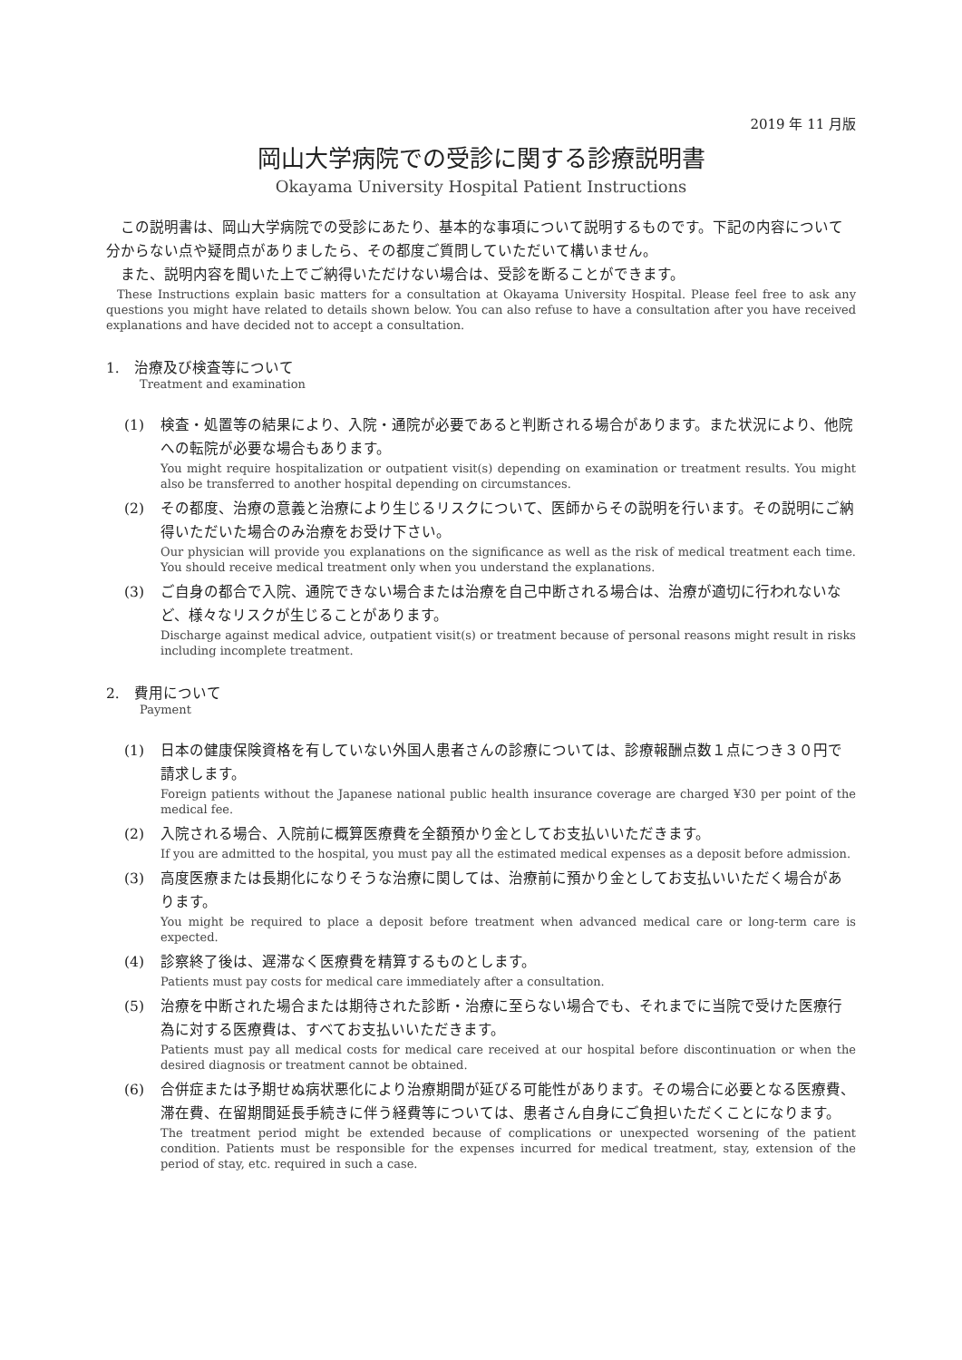2019 年 11 月版
岡山大学病院での受診に関する診療説明書
Okayama University Hospital Patient Instructions
　この説明書は、岡山大学病院での受診にあたり、基本的な事項について説明するものです。下記の内容について分からない点や疑問点がありましたら、その都度ご質問していただいて構いません。
　また、説明内容を聞いた上でご納得いただけない場合は、受診を断ることができます。
These Instructions explain basic matters for a consultation at Okayama University Hospital. Please feel free to ask any questions you might have related to details shown below. You can also refuse to have a consultation after you have received explanations and have decided not to accept a consultation.
1.　治療及び検査等について
Treatment and examination
(1) 検査・処置等の結果により、入院・通院が必要であると判断される場合があります。また状況により、他院への転院が必要な場合もあります。
You might require hospitalization or outpatient visit(s) depending on examination or treatment results. You might also be transferred to another hospital depending on circumstances.
(2) その都度、治療の意義と治療により生じるリスクについて、医師からその説明を行います。その説明にご納得いただいた場合のみ治療をお受け下さい。
Our physician will provide you explanations on the significance as well as the risk of medical treatment each time. You should receive medical treatment only when you understand the explanations.
(3) ご自身の都合で入院、通院できない場合または治療を自己中断される場合は、治療が適切に行われないなど、様々なリスクが生じることがあります。
Discharge against medical advice, outpatient visit(s) or treatment because of personal reasons might result in risks including incomplete treatment.
2.　費用について
Payment
(1) 日本の健康保険資格を有していない外国人患者さんの診療については、診療報酬点数１点につき３０円で請求します。
Foreign patients without the Japanese national public health insurance coverage are charged ¥30 per point of the medical fee.
(2) 入院される場合、入院前に概算医療費を全額預かり金としてお支払いいただきます。
If you are admitted to the hospital, you must pay all the estimated medical expenses as a deposit before admission.
(3) 高度医療または長期化になりそうな治療に関しては、治療前に預かり金としてお支払いいただく場合があります。
You might be required to place a deposit before treatment when advanced medical care or long-term care is expected.
(4) 診察終了後は、遅滞なく医療費を精算するものとします。
Patients must pay costs for medical care immediately after a consultation.
(5) 治療を中断された場合または期待された診断・治療に至らない場合でも、それまでに当院で受けた医療行為に対する医療費は、すべてお支払いいただきます。
Patients must pay all medical costs for medical care received at our hospital before discontinuation or when the desired diagnosis or treatment cannot be obtained.
(6) 合併症または予期せぬ病状悪化により治療期間が延びる可能性があります。その場合に必要となる医療費、滞在費、在留期間延長手続きに伴う経費等については、患者さん自身にご負担いただくことになります。
The treatment period might be extended because of complications or unexpected worsening of the patient condition. Patients must be responsible for the expenses incurred for medical treatment, stay, extension of the period of stay, etc. required in such a case.